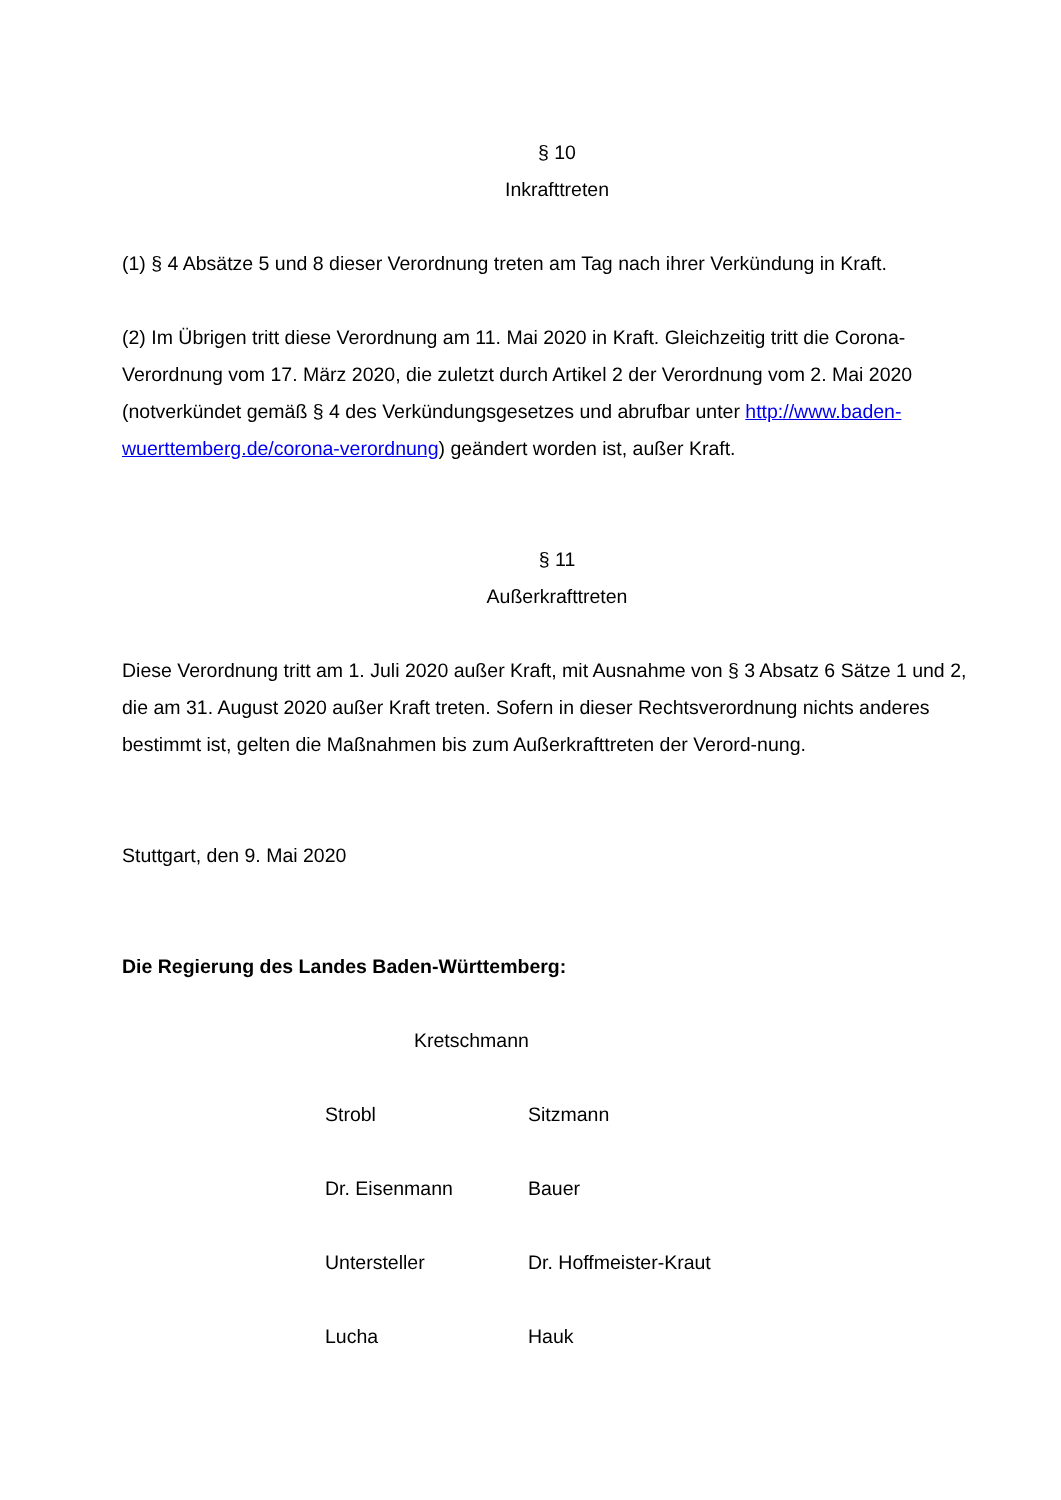§ 10
Inkrafttreten
(1) § 4 Absätze 5 und 8 dieser Verordnung treten am Tag nach ihrer Verkündung in Kraft.
(2) Im Übrigen tritt diese Verordnung am 11. Mai 2020 in Kraft. Gleichzeitig tritt die Corona-Verordnung vom 17. März 2020, die zuletzt durch Artikel 2 der Verordnung vom 2. Mai 2020 (notverkündet gemäß § 4 des Verkündungsgesetzes und abrufbar unter http://www.baden-wuerttemberg.de/corona-verordnung) geändert worden ist, außer Kraft.
§ 11
Außerkrafttreten
Diese Verordnung tritt am 1. Juli 2020 außer Kraft, mit Ausnahme von § 3 Absatz 6 Sätze 1 und 2, die am 31. August 2020 außer Kraft treten. Sofern in dieser Rechtsverordnung nichts anderes bestimmt ist, gelten die Maßnahmen bis zum Außerkrafttreten der Verord-nung.
Stuttgart, den 9. Mai 2020
Die Regierung des Landes Baden-Württemberg:
Kretschmann
Strobl
Sitzmann
Dr. Eisenmann
Bauer
Untersteller
Dr. Hoffmeister-Kraut
Lucha
Hauk